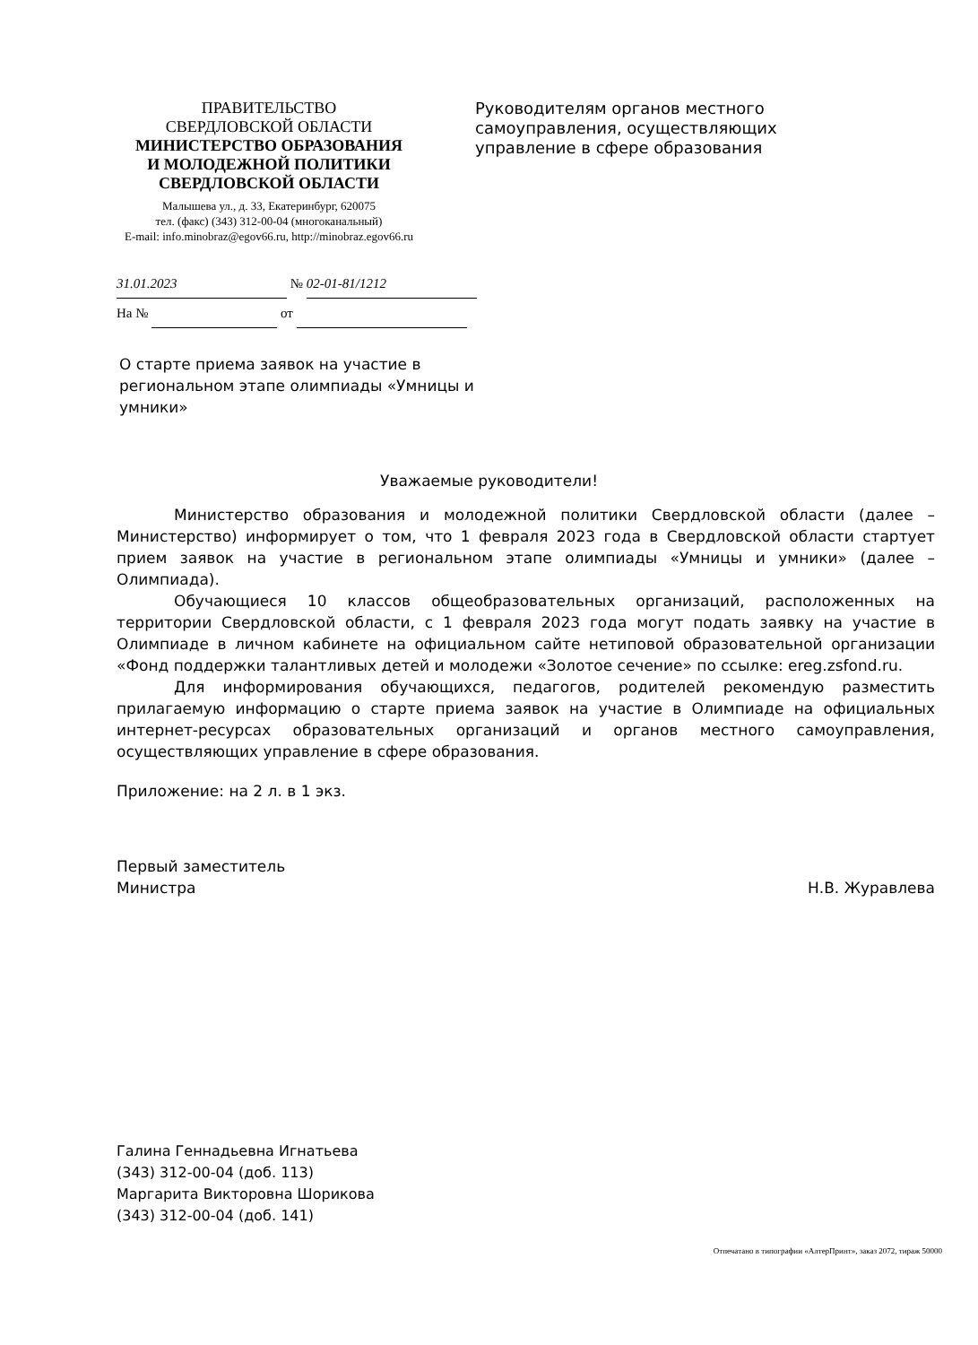ПРАВИТЕЛЬСТВО
СВЕРДЛОВСКОЙ ОБЛАСТИ
МИНИСТЕРСТВО ОБРАЗОВАНИЯ
И МОЛОДЕЖНОЙ ПОЛИТИКИ
СВЕРДЛОВСКОЙ ОБЛАСТИ
Малышева ул., д. 33, Екатеринбург, 620075
тел. (факс) (343) 312-00-04 (многоканальный)
E-mail: info.minobraz@egov66.ru, http://minobraz.egov66.ru
Руководителям органов местного самоуправления, осуществляющих управление в сфере образования
31.01.2023 № 02-01-81/1212
На № от
О старте приема заявок на участие в региональном этапе олимпиады «Умницы и умники»
Уважаемые руководители!
Министерство образования и молодежной политики Свердловской области (далее – Министерство) информирует о том, что 1 февраля 2023 года в Свердловской области стартует прием заявок на участие в региональном этапе олимпиады «Умницы и умники» (далее – Олимпиада).
Обучающиеся 10 классов общеобразовательных организаций, расположенных на территории Свердловской области, с 1 февраля 2023 года могут подать заявку на участие в Олимпиаде в личном кабинете на официальном сайте нетиповой образовательной организации «Фонд поддержки талантливых детей и молодежи «Золотое сечение» по ссылке: ereg.zsfond.ru.
Для информирования обучающихся, педагогов, родителей рекомендую разместить прилагаемую информацию о старте приема заявок на участие в Олимпиаде на официальных интернет-ресурсах образовательных организаций и органов местного самоуправления, осуществляющих управление в сфере образования.
Приложение: на 2 л. в 1 экз.
Первый заместитель
Министра
Н.В. Журавлева
Галина Геннадьевна Игнатьева
(343) 312-00-04 (доб. 113)
Маргарита Викторовна Шорикова
(343) 312-00-04 (доб. 141)
Отпечатано в типографии «АлтерПринт», заказ 2072, тираж 50000